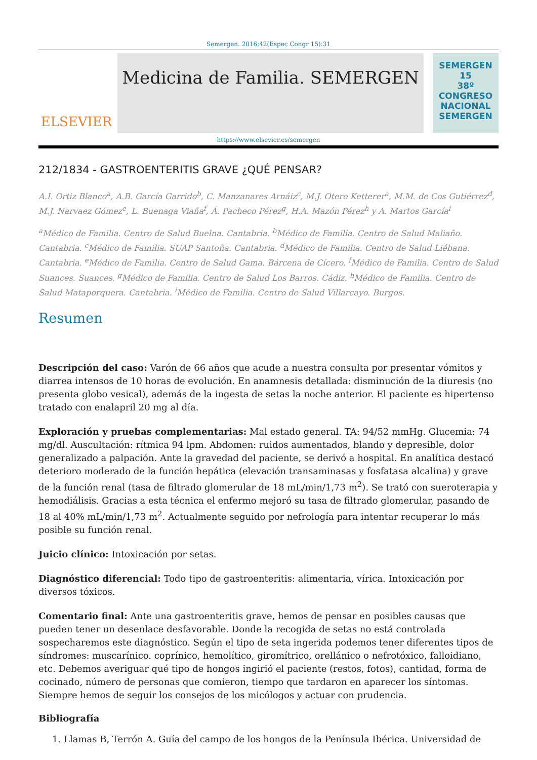Semergen. 2016;42(Espec Congr 15):31
ELSEVIER
Medicina de Familia. SEMERGEN
SEMERGEN
15
38º CONGRESO NACIONAL SEMERGEN
https://www.elsevier.es/semergen
212/1834 - GASTROENTERITIS GRAVE ¿QUÉ PENSAR?
A.I. Ortiz Blanco<sup>a</sup>, A.B. García Garrido<sup>b</sup>, C. Manzanares Arnáiz<sup>c</sup>, M.J. Otero Ketterer<sup>a</sup>, M.M. de Cos Gutiérrez<sup>d</sup>, M.J. Narvaez Gómez<sup>e</sup>, L. Buenaga Viaña<sup>f</sup>, Á. Pacheco Pérez<sup>g</sup>, H.A. Mazón Pérez<sup>h</sup> y A. Martos García<sup>i</sup>
<sup>a</sup> Médico de Familia. Centro de Salud Buelna. Cantabria. <sup>b</sup>Médico de Familia. Centro de Salud Maliaño. Cantabria. <sup>c</sup>Médico de Familia. SUAP Santoña. Cantabria. <sup>d</sup>Médico de Familia. Centro de Salud Liébana. Cantabria. <sup>e</sup>Médico de Familia. Centro de Salud Gama. Bárcena de Cícero. <sup>f</sup>Médico de Familia. Centro de Salud Suances. Suances. <sup>g</sup>Médico de Familia. Centro de Salud Los Barros. Cádiz. <sup>h</sup>Médico de Familia. Centro de Salud Mataporquera. Cantabria. <sup>i</sup>Médico de Familia. Centro de Salud Villarcayo. Burgos.
Resumen
Descripción del caso: Varón de 66 años que acude a nuestra consulta por presentar vómitos y diarrea intensos de 10 horas de evolución. En anamnesis detallada: disminución de la diuresis (no presenta globo vesical), además de la ingesta de setas la noche anterior. El paciente es hipertenso tratado con enalapril 20 mg al día.
Exploración y pruebas complementarias: Mal estado general. TA: 94/52 mmHg. Glucemia: 74 mg/dl. Auscultación: rítmica 94 lpm. Abdomen: ruidos aumentados, blando y depresible, dolor generalizado a palpación. Ante la gravedad del paciente, se derivó a hospital. En analítica destacó deterioro moderado de la función hepática (elevación transaminasas y fosfatasa alcalina) y grave de la función renal (tasa de filtrado glomerular de 18 mL/min/1,73 m<sup>2</sup>). Se trató con sueroterapia y hemodiálisis. Gracias a esta técnica el enfermo mejoró su tasa de filtrado glomerular, pasando de 18 al 40% mL/min/1,73 m<sup>2</sup>. Actualmente seguido por nefrología para intentar recuperar lo más posible su función renal.
Juicio clínico: Intoxicación por setas.
Diagnóstico diferencial: Todo tipo de gastroenteritis: alimentaria, vírica. Intoxicación por diversos tóxicos.
Comentario final: Ante una gastroenteritis grave, hemos de pensar en posibles causas que pueden tener un desenlace desfavorable. Donde la recogida de setas no está controlada sospecharemos este diagnóstico. Según el tipo de seta ingerida podemos tener diferentes tipos de síndromes: muscarínico. coprínico, hemolítico, giromítrico, orellánico o nefrotóxico, falloidiano, etc. Debemos averiguar qué tipo de hongos ingirió el paciente (restos, fotos), cantidad, forma de cocinado, número de personas que comieron, tiempo que tardaron en aparecer los síntomas. Siempre hemos de seguir los consejos de los micólogos y actuar con prudencia.
Bibliografía
1. Llamas B, Terrón A. Guía del campo de los hongos de la Península Ibérica. Universidad de